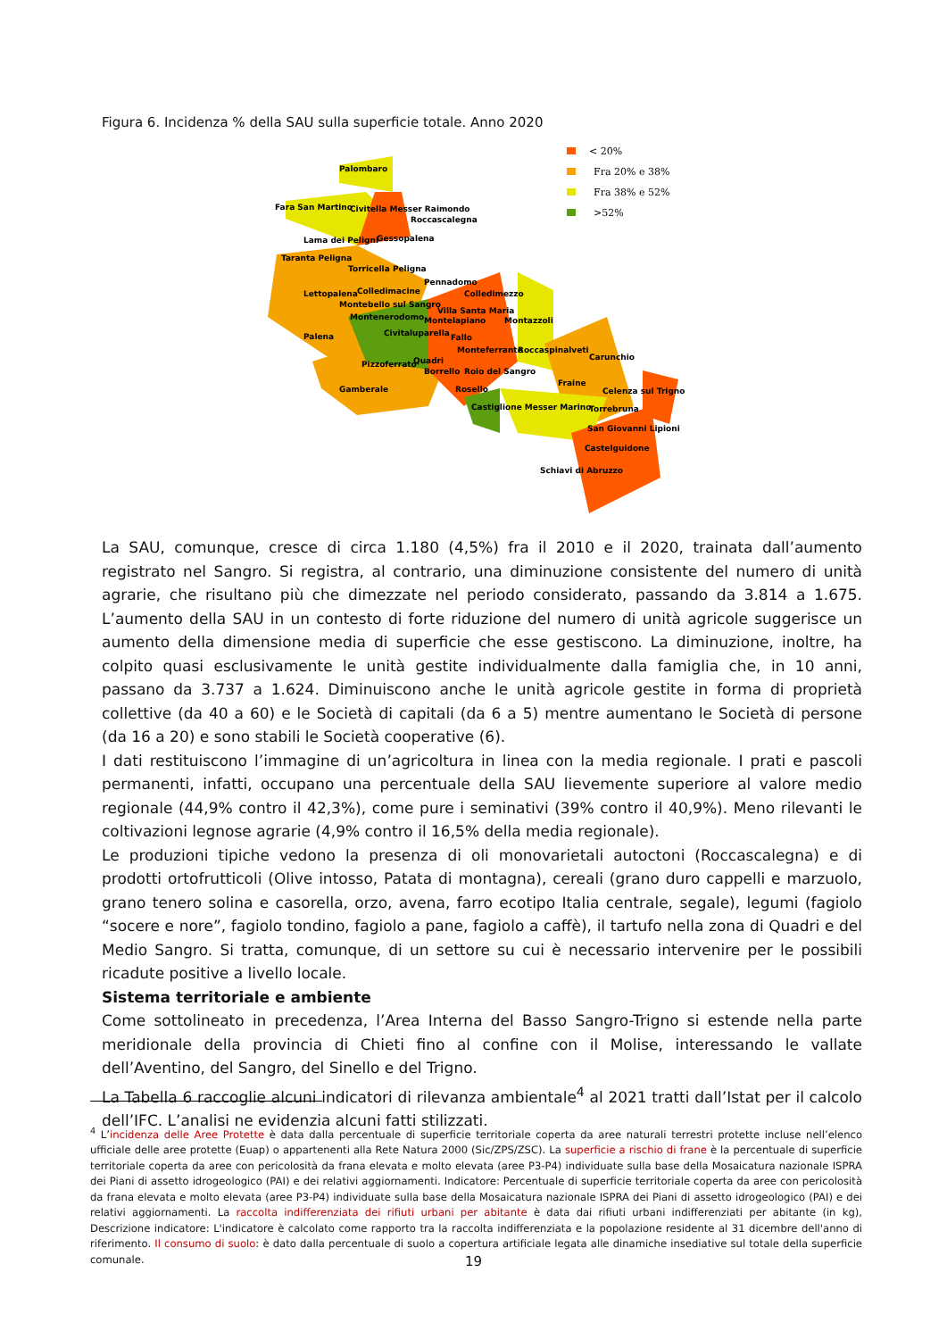Figura 6. Incidenza % della SAU sulla superficie totale. Anno 2020
< 20%
Fra 20% e 38%
Fra 38% e 52%
>52%
Palombaro
Fara San Martino
Civitella Messer Raimondo
Roccascalegna
Gessopalena
Lama dei Peligni
Taranta Peligna
Torricella Peligna
Pennadomo
Lettopalena
Colledimacine
Colledimezzo
Montebello sul Sangro
Villa Santa Maria
Montenerodomo
Montelapiano
Montazzoli
Palena
Civitaluparella
Fallo
Monteferrante
Roccaspinalveti
Carunchio
Pizzoferrato
Quadri
Borrello
Roio del Sangro
Fraine
Gamberale
Rosello
Celenza sul Trigno
Castiglione Messer Marino
Torrebruna
San Giovanni Lipioni
Castelguidone
Schiavi di Abruzzo
La SAU, comunque, cresce di circa 1.180 (4,5%) fra il 2010 e il 2020, trainata dall’aumento registrato nel Sangro. Si registra, al contrario, una diminuzione consistente del numero di unità agrarie, che risultano più che dimezzate nel periodo considerato, passando da 3.814 a 1.675. L’aumento della SAU in un contesto di forte riduzione del numero di unità agricole suggerisce un aumento della dimensione media di superficie che esse gestiscono. La diminuzione, inoltre, ha colpito quasi esclusivamente le unità gestite individualmente dalla famiglia che, in 10 anni, passano da 3.737 a 1.624. Diminuiscono anche le unità agricole gestite in forma di proprietà collettive (da 40 a 60) e le Società di capitali (da 6 a 5) mentre aumentano le Società di persone (da 16 a 20) e sono stabili le Società cooperative (6).
I dati restituiscono l’immagine di un’agricoltura in linea con la media regionale. I prati e pascoli permanenti, infatti, occupano una percentuale della SAU lievemente superiore al valore medio regionale (44,9% contro il 42,3%), come pure i seminativi (39% contro il 40,9%). Meno rilevanti le coltivazioni legnose agrarie (4,9% contro il 16,5% della media regionale).
Le produzioni tipiche vedono la presenza di oli monovarietali autoctoni (Roccascalegna) e di prodotti ortofrutticoli (Olive intosso, Patata di montagna), cereali (grano duro cappelli e marzuolo, grano tenero solina e casorella, orzo, avena, farro ecotipo Italia centrale, segale), legumi (fagiolo “socere e nore”, fagiolo tondino, fagiolo a pane, fagiolo a caffè), il tartufo nella zona di Quadri e del Medio Sangro. Si tratta, comunque, di un settore su cui è necessario intervenire per le possibili ricadute positive a livello locale.
Sistema territoriale e ambiente
Come sottolineato in precedenza, l’Area Interna del Basso Sangro-Trigno si estende nella parte meridionale della provincia di Chieti fino al confine con il Molise, interessando le vallate dell’Aventino, del Sangro, del Sinello e del Trigno.
La Tabella 6 raccoglie alcuni indicatori di rilevanza ambientale<sup>4</sup> al 2021 tratti dall’Istat per il calcolo dell’IFC. L’analisi ne evidenzia alcuni fatti stilizzati.
<sup>4</sup> L’incidenza delle Aree Protette è data dalla percentuale di superficie territoriale coperta da aree naturali terrestri protette incluse nell’elenco ufficiale delle aree protette (Euap) o appartenenti alla Rete Natura 2000 (Sic/ZPS/ZSC). La superficie a rischio di frane è la percentuale di superficie territoriale coperta da aree con pericolosità da frana elevata e molto elevata (aree P3-P4) individuate sulla base della Mosaicatura nazionale ISPRA dei Piani di assetto idrogeologico (PAI) e dei relativi aggiornamenti. Indicatore: Percentuale di superficie territoriale coperta da aree con pericolosità da frana elevata e molto elevata (aree P3-P4) individuate sulla base della Mosaicatura nazionale ISPRA dei Piani di assetto idrogeologico (PAI) e dei relativi aggiornamenti. La raccolta indifferenziata dei rifiuti urbani per abitante è data dai rifiuti urbani indifferenziati per abitante (in kg), Descrizione indicatore: L'indicatore è calcolato come rapporto tra la raccolta indifferenziata e la popolazione residente al 31 dicembre dell'anno di riferimento. Il consumo di suolo: è dato dalla percentuale di suolo a copertura artificiale legata alle dinamiche insediative sul totale della superficie comunale.
19